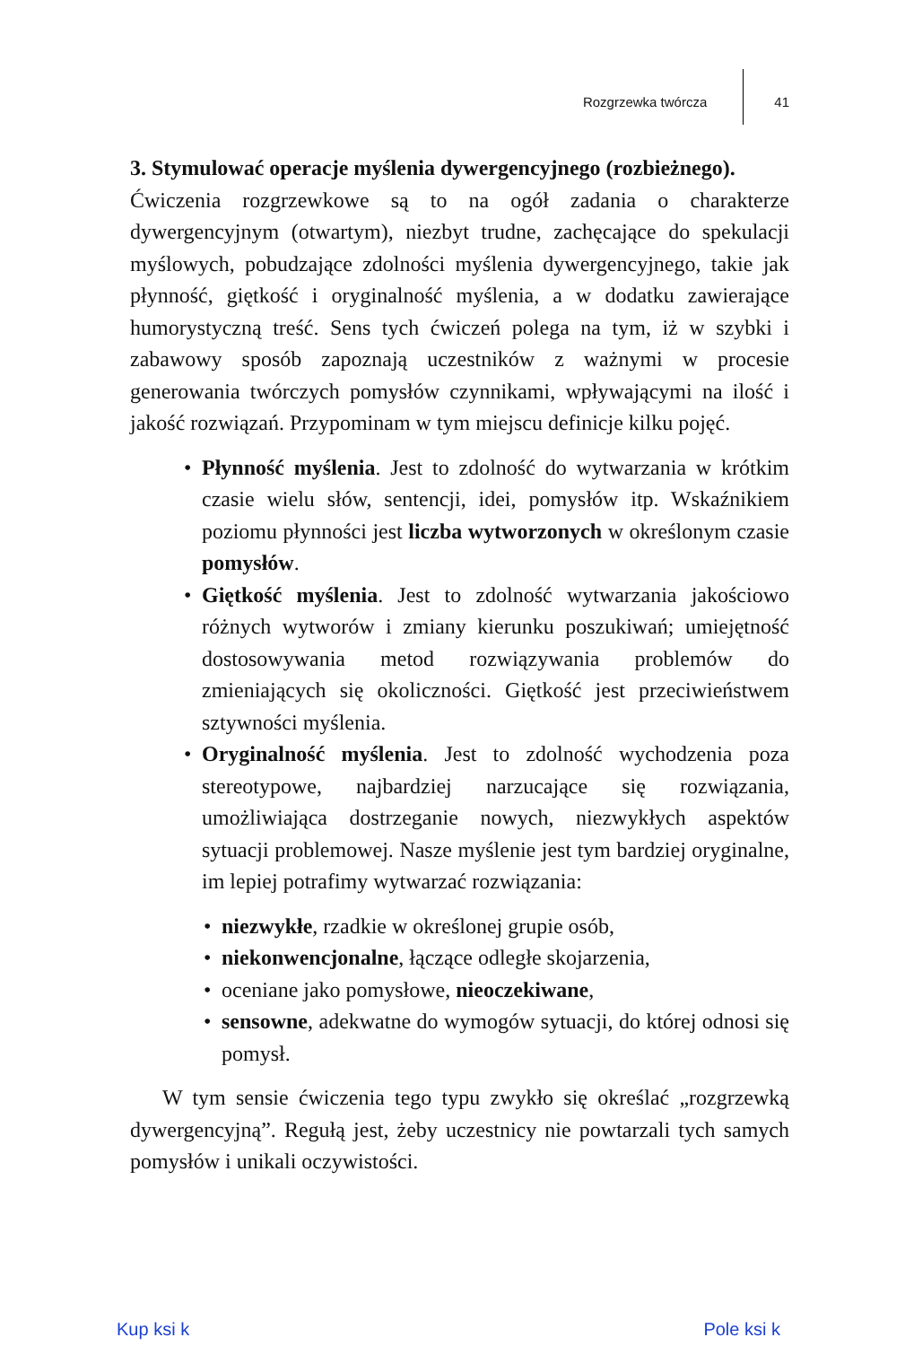Rozgrzewka twórcza 41
3. Stymulować operacje myślenia dywergencyjnego (rozbieżnego).
Ćwiczenia rozgrzewkowe są to na ogół zadania o charakterze dywergencyjnym (otwartym), niezbyt trudne, zachęcające do spekulacji myślowych, pobudzające zdolności myślenia dywergencyjnego, takie jak płynność, giętkość i oryginalność myślenia, a w dodatku zawierające humorystyczną treść. Sens tych ćwiczeń polega na tym, iż w szybki i zabawowy sposób zapoznają uczestników z ważnymi w procesie generowania twórczych pomysłów czynnikami, wpływającymi na ilość i jakość rozwiązań. Przypominam w tym miejscu definicje kilku pojęć.
• Płynność myślenia. Jest to zdolność do wytwarzania w krótkim czasie wielu słów, sentencji, idei, pomysłów itp. Wskaźnikiem poziomu płynności jest liczba wytworzonych w określonym czasie pomysłów.
• Giętkość myślenia. Jest to zdolność wytwarzania jakościowo różnych wytworów i zmiany kierunku poszukiwań; umiejętność dostosowywania metod rozwiązywania problemów do zmieniających się okoliczności. Giętkość jest przeciwieństwem sztywności myślenia.
• Oryginalność myślenia. Jest to zdolność wychodzenia poza stereotypowe, najbardziej narzucające się rozwiązania, umożliwiająca dostrzeganie nowych, niezwykłych aspektów sytuacji problemowej. Nasze myślenie jest tym bardziej oryginalne, im lepiej potrafimy wytwarzać rozwiązania:
• niezwykłe, rzadkie w określonej grupie osób,
• niekonwencjonalne, łączące odległe skojarzenia,
• oceniane jako pomysłowe, nieoczekiwane,
• sensowne, adekwatne do wymogów sytuacji, do której odnosi się pomysł.
W tym sensie ćwiczenia tego typu zwykło się określać „rozgrzewką dywergencyjną”. Regułą jest, żeby uczestnicy nie powtarzali tych samych pomysłów i unikali oczywistości.
Kup ksi k Pole ksi k